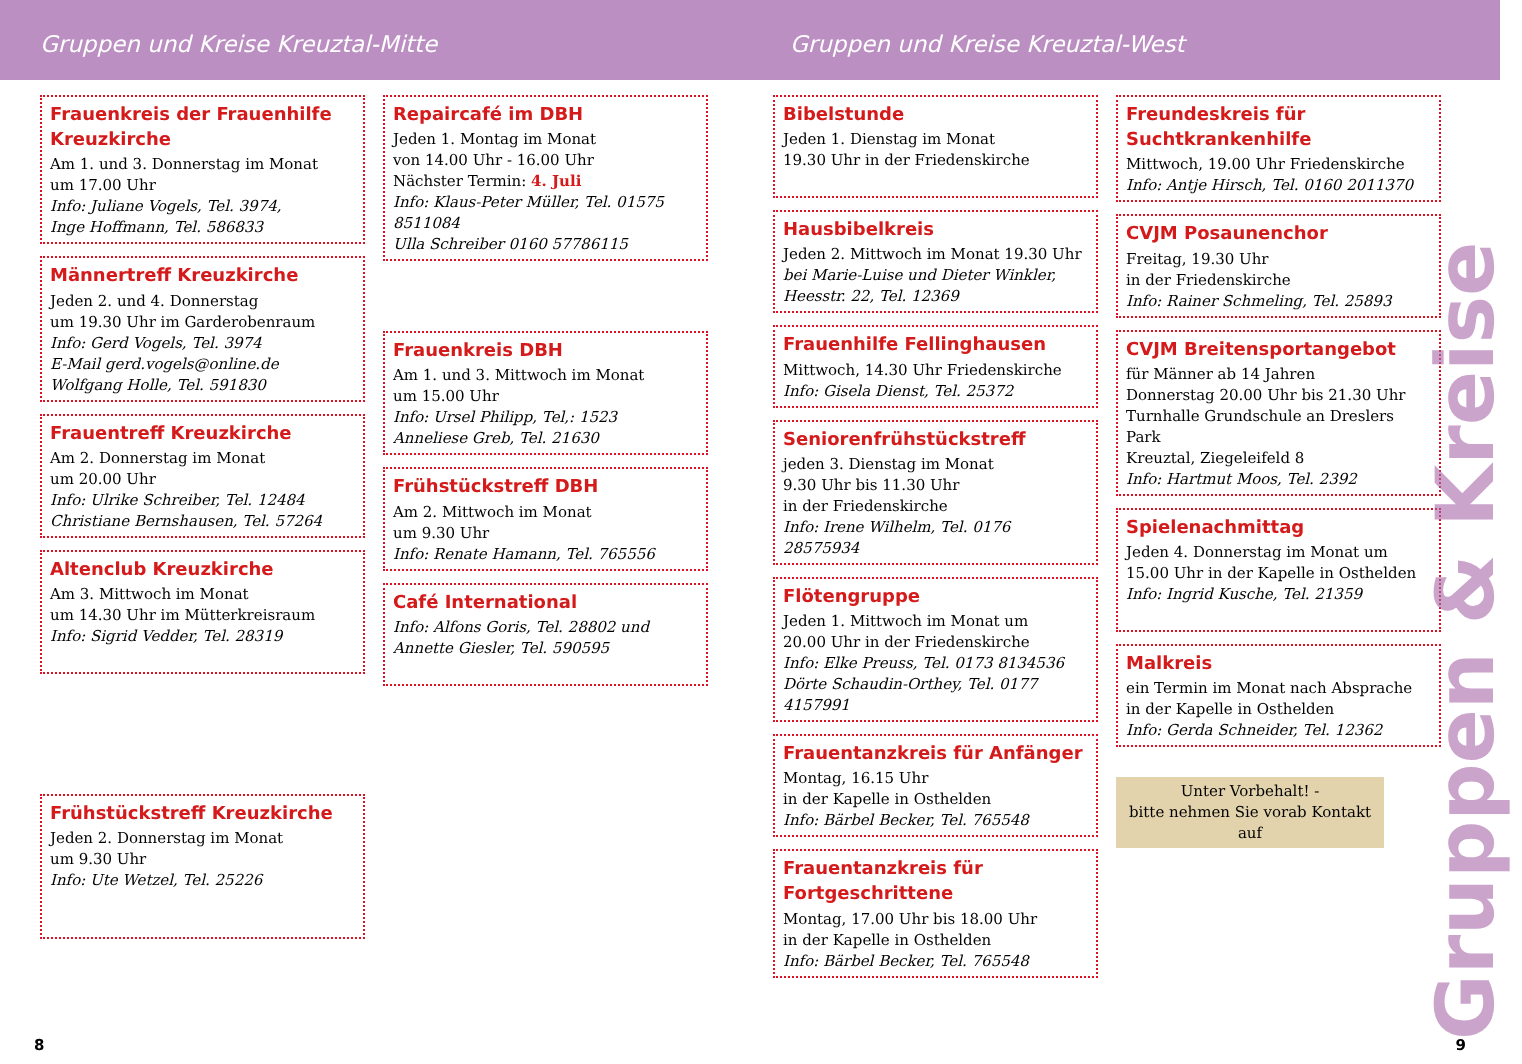Gruppen und Kreise Kreuztal-Mitte
Gruppen und Kreise Kreuztal-West
Frauenkreis der Frauenhilfe Kreuzkirche
Am 1. und 3. Donnerstag im Monat
um 17.00 Uhr
Info: Juliane Vogels, Tel. 3974,
Inge Hoffmann, Tel. 586833
Männertreff Kreuzkirche
Jeden 2. und 4. Donnerstag
um 19.30 Uhr im Garderobenraum
Info: Gerd Vogels, Tel. 3974
E-Mail gerd.vogels@online.de
Wolfgang Holle, Tel. 591830
Frauentreff Kreuzkirche
Am 2. Donnerstag im Monat
um 20.00 Uhr
Info: Ulrike Schreiber, Tel. 12484
Christiane Bernshausen, Tel. 57264
Altenclub Kreuzkirche
Am 3. Mittwoch im Monat
um 14.30 Uhr im Mütterkreisraum
Info: Sigrid Vedder, Tel. 28319
Frühstückstreff Kreuzkirche
Jeden 2. Donnerstag im Monat
um 9.30 Uhr
Info: Ute Wetzel, Tel. 25226
Repaircafé im DBH
Jeden 1. Montag im Monat
von 14.00 Uhr - 16.00 Uhr
Nächster Termin: 4. Juli
Info: Klaus-Peter Müller, Tel. 01575 8511084
Ulla Schreiber 0160 57786115
Frauenkreis DBH
Am 1. und 3. Mittwoch im Monat
um 15.00 Uhr
Info: Ursel Philipp, Tel,: 1523
Anneliese Greb, Tel. 21630
Frühstückstreff DBH
Am 2. Mittwoch im Monat
um 9.30 Uhr
Info: Renate Hamann, Tel. 765556
Café International
Info: Alfons Goris, Tel. 28802 und
Annette Giesler, Tel. 590595
Bibelstunde
Jeden 1. Dienstag im Monat
19.30 Uhr in der Friedenskirche
Hausbibelkreis
Jeden 2. Mittwoch im Monat 19.30 Uhr
bei Marie-Luise und Dieter Winkler,
Heesstr. 22, Tel. 12369
Frauenhilfe Fellinghausen
Mittwoch, 14.30 Uhr Friedenskirche
Info: Gisela Dienst, Tel. 25372
Seniorenfrühstückstreff
jeden 3. Dienstag im Monat
9.30 Uhr bis 11.30 Uhr
in der Friedenskirche
Info: Irene Wilhelm, Tel. 0176 28575934
Flötengruppe
Jeden 1. Mittwoch im Monat um
20.00 Uhr in der Friedenskirche
Info: Elke Preuss, Tel. 0173 8134536
Dörte Schaudin-Orthey, Tel. 0177 4157991
Frauentanzkreis für Anfänger
Montag, 16.15 Uhr
in der Kapelle in Osthelden
Info: Bärbel Becker, Tel. 765548
Frauentanzkreis für Fortgeschrittene
Montag, 17.00 Uhr bis 18.00 Uhr
in der Kapelle in Osthelden
Info: Bärbel Becker, Tel. 765548
Freundeskreis für Suchtkrankenhilfe
Mittwoch, 19.00 Uhr Friedenskirche
Info: Antje Hirsch, Tel. 0160 2011370
CVJM Posaunenchor
Freitag, 19.30 Uhr
in der Friedenskirche
Info: Rainer Schmeling, Tel. 25893
CVJM Breitensportangebot
für Männer ab 14 Jahren
Donnerstag 20.00 Uhr bis 21.30 Uhr
Turnhalle Grundschule an Dreslers Park
Kreuztal, Ziegeleifeld 8
Info: Hartmut Moos, Tel. 2392
Spielenachmittag
Jeden 4. Donnerstag im Monat um
15.00 Uhr in der Kapelle in Osthelden
Info: Ingrid Kusche, Tel. 21359
Malkreis
ein Termin im Monat nach Absprache in der Kapelle in Osthelden
Info: Gerda Schneider, Tel. 12362
Unter Vorbehalt! -
bitte nehmen Sie vorab Kontakt auf
Gruppen & Kreise
8 9